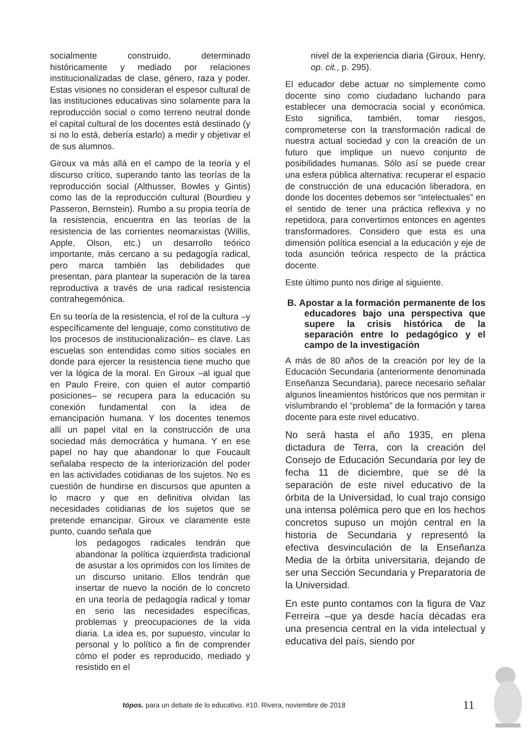socialmente construido, determinado históricamente y mediado por relaciones institucionalizadas de clase, género, raza y poder. Estas visiones no consideran el espesor cultural de las instituciones educativas sino solamente para la reproducción social o como terreno neutral donde el capital cultural de los docentes está destinado (y si no lo está, debería estarlo) a medir y objetivar el de sus alumnos.
Giroux va más allá en el campo de la teoría y el discurso crítico, superando tanto las teorías de la reproducción social (Althusser, Bowles y Gintis) como las de la reproducción cultural (Bourdieu y Passeron, Bernstein). Rumbo a su propia teoría de la resistencia, encuentra en las teorías de la resistencia de las corrientes neomarxistas (Willis, Apple, Olson, etc.) un desarrollo teórico importante, más cercano a su pedagogía radical, pero marca también las debilidades que presentan, para plantear la superación de la tarea reproductiva a través de una radical resistencia contrahegemónica.
En su teoría de la resistencia, el rol de la cultura –y específicamente del lenguaje, como constitutivo de los procesos de institucionalización– es clave. Las escuelas son entendidas como sitios sociales en donde para ejercer la resistencia tiene mucho que ver la lógica de la moral. En Giroux –al igual que en Paulo Freire, con quien el autor compartió posiciones– se recupera para la educación su conexión fundamental con la idea de emancipación humana. Y los docentes tenemos allí un papel vital en la construcción de una sociedad más democrática y humana. Y en ese papel no hay que abandonar lo que Foucault señalaba respecto de la interiorización del poder en las actividades cotidianas de los sujetos. No es cuestión de hundirse en discursos que apunten a lo macro y que en definitiva olvidan las necesidades cotidianas de los sujetos que se pretende emancipar. Giroux ve claramente este punto, cuando señala que
los pedagogos radicales tendrán que abandonar la política izquierdista tradicional de asustar a los oprimidos con los límites de un discurso unitario. Ellos tendrán que insertar de nuevo la noción de lo concreto en una teoría de pedagogía radical y tomar en serio las necesidades específicas, problemas y preocupaciones de la vida diaria. La idea es, por supuesto, vincular lo personal y lo político a fin de comprender cómo el poder es reproducido, mediado y resistido en el
nivel de la experiencia diaria (Giroux, Henry, op. cit., p. 295).
El educador debe actuar no simplemente como docente sino como ciudadano luchando para establecer una democracia social y económica. Esto significa, también, tomar riesgos, comprometerse con la transformación radical de nuestra actual sociedad y con la creación de un futuro que implique un nuevo conjunto de posibilidades humanas. Sólo así se puede crear una esfera pública alternativa: recuperar el espacio de construcción de una educación liberadora, en donde los docentes debemos ser “intelectuales” en el sentido de tener una práctica reflexiva y no repetidora, para convertirnos entonces en agentes transformadores. Considero que esta es una dimensión política esencial a la educación y eje de toda asunción teórica respecto de la práctica docente.
Este último punto nos dirige al siguiente.
B. Apostar a la formación permanente de los educadores bajo una perspectiva que supere la crisis histórica de la separación entre lo pedagógico y el campo de la investigación
A más de 80 años de la creación por ley de la Educación Secundaria (anteriormente denominada Enseñanza Secundaria), parece necesario señalar algunos lineamientos históricos que nos permitan ir vislumbrando el “problema” de la formación y tarea docente para este nivel educativo.
No será hasta el año 1935, en plena dictadura de Terra, con la creación del Consejo de Educación Secundaria por ley de fecha 11 de diciembre, que se dé la separación de este nivel educativo de la órbita de la Universidad, lo cual trajo consigo una intensa polémica pero que en los hechos concretos supuso un mojón central en la historia de Secundaria y representó la efectiva desvinculación de la Enseñanza Media de la órbita universitaria, dejando de ser una Sección Secundaria y Preparatoria de la Universidad.
En este punto contamos con la figura de Vaz Ferreira –que ya desde hacía décadas era una presencia central en la vida intelectual y educativa del país, siendo por
tópos. para un debate de lo educativo. #10. Rivera, noviembre de 2018
11